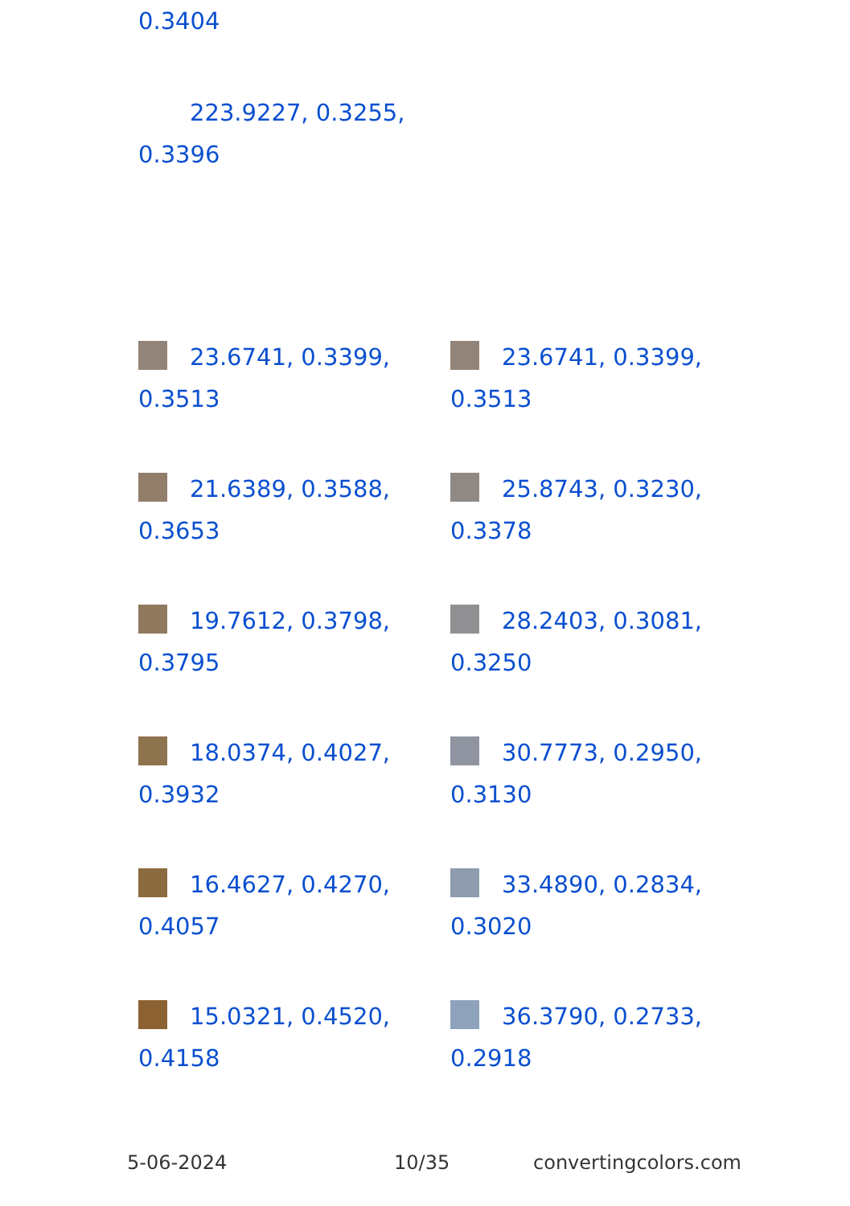0.3404
223.9227, 0.3255, 0.3396
23.6741, 0.3399, 0.3513
23.6741, 0.3399, 0.3513
21.6389, 0.3588, 0.3653
25.8743, 0.3230, 0.3378
19.7612, 0.3798, 0.3795
28.2403, 0.3081, 0.3250
18.0374, 0.4027, 0.3932
30.7773, 0.2950, 0.3130
16.4627, 0.4270, 0.4057
33.4890, 0.2834, 0.3020
15.0321, 0.4520, 0.4158
36.3790, 0.2733, 0.2918
5-06-2024 10/35 convertingcolors.com